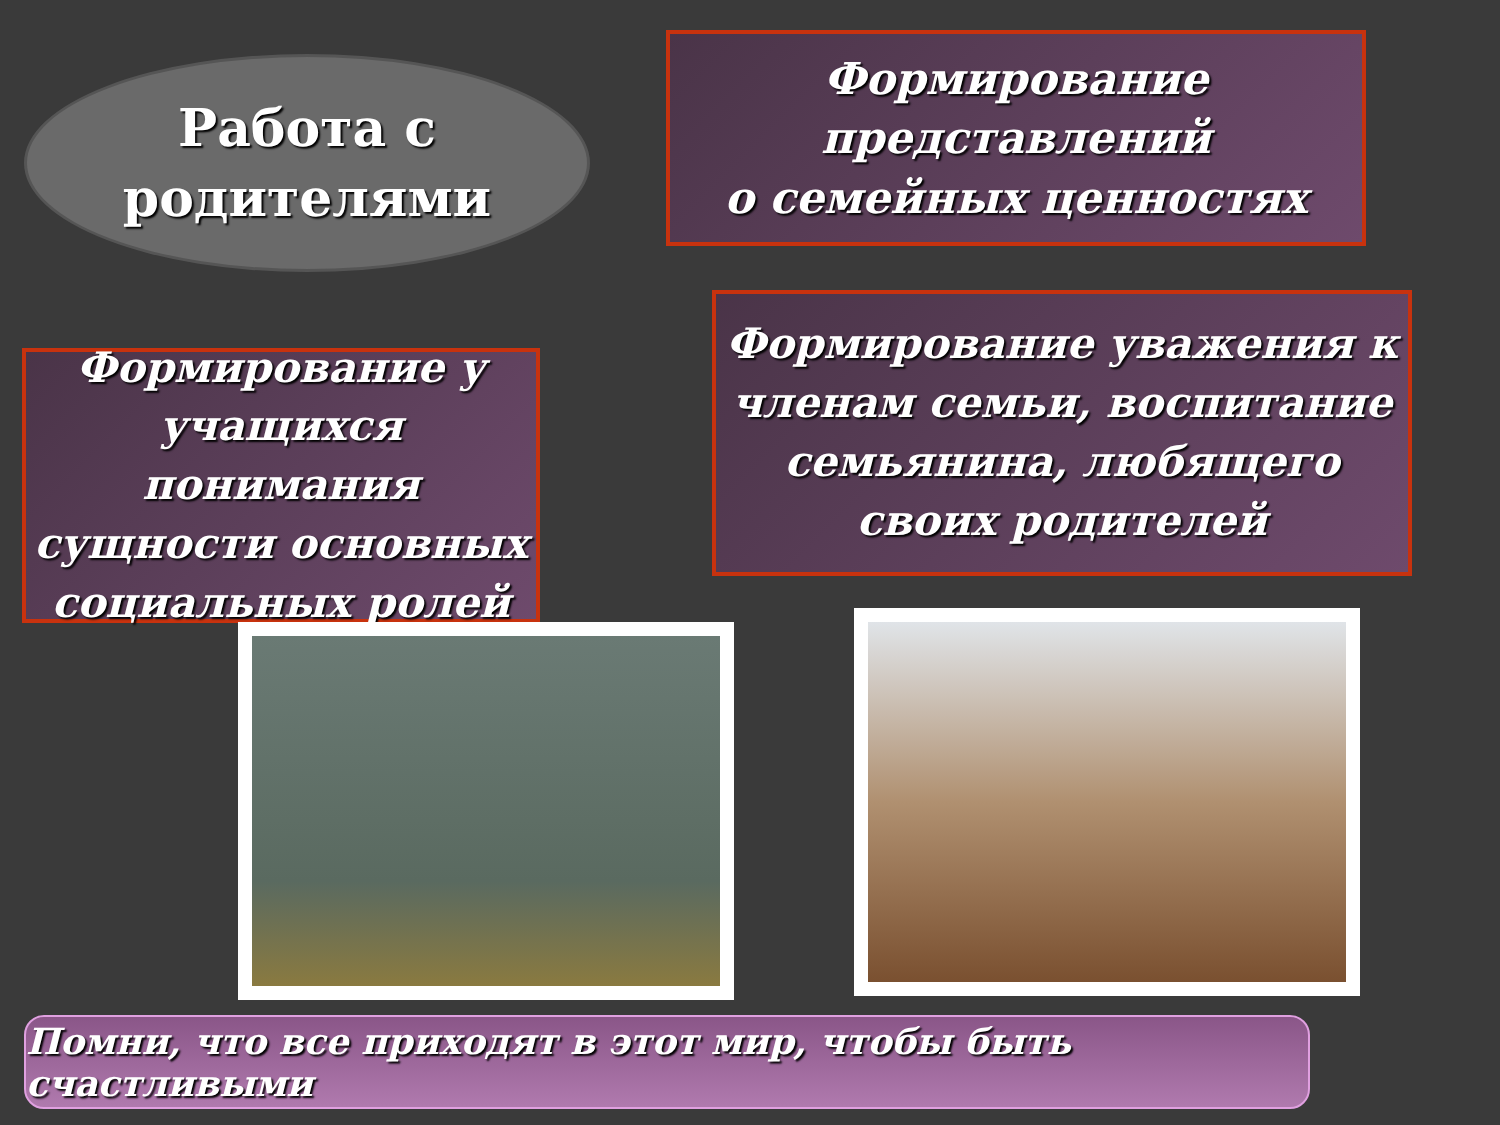Работа с
родителями
Формирование
представлений
о семейных ценностях
Формирование у учащихся понимания сущности основных социальных ролей
Формирование уважения к членам семьи, воспитание семьянина, любящего своих родителей
Помни, что все приходят в этот мир, чтобы быть счастливыми